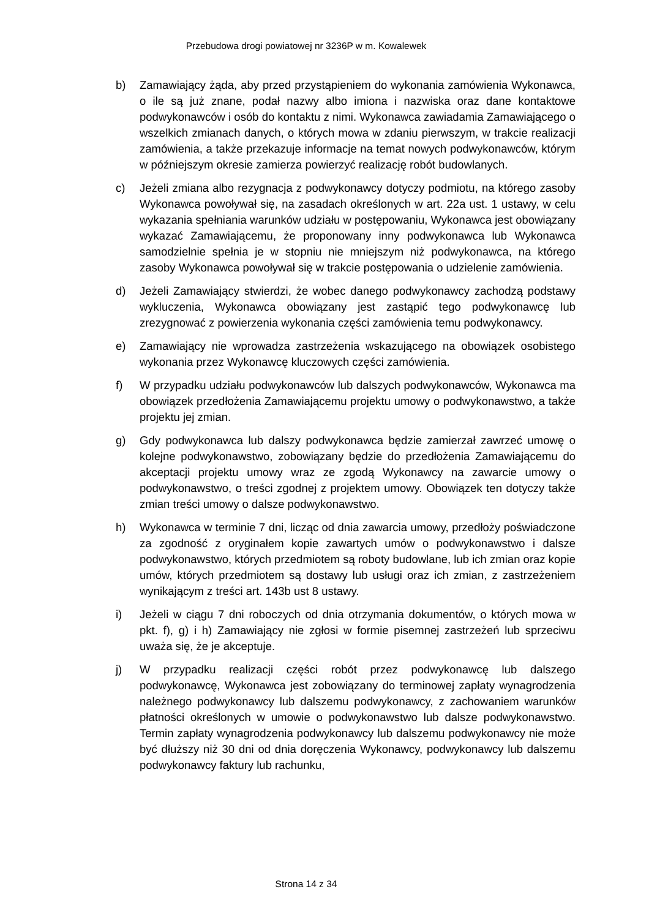Przebudowa drogi powiatowej nr 3236P w m. Kowalewek
b) Zamawiający żąda, aby przed przystąpieniem do wykonania zamówienia Wykonawca, o ile są już znane, podał nazwy albo imiona i nazwiska oraz dane kontaktowe podwykonawców i osób do kontaktu z nimi. Wykonawca zawiadamia Zamawiającego o wszelkich zmianach danych, o których mowa w zdaniu pierwszym, w trakcie realizacji zamówienia, a także przekazuje informacje na temat nowych podwykonawców, którym w późniejszym okresie zamierza powierzyć realizację robót budowlanych.
c) Jeżeli zmiana albo rezygnacja z podwykonawcy dotyczy podmiotu, na którego zasoby Wykonawca powoływał się, na zasadach określonych w art. 22a ust. 1 ustawy, w celu wykazania spełniania warunków udziału w postępowaniu, Wykonawca jest obowiązany wykazać Zamawiającemu, że proponowany inny podwykonawca lub Wykonawca samodzielnie spełnia je w stopniu nie mniejszym niż podwykonawca, na którego zasoby Wykonawca powoływał się w trakcie postępowania o udzielenie zamówienia.
d) Jeżeli Zamawiający stwierdzi, że wobec danego podwykonawcy zachodzą podstawy wykluczenia, Wykonawca obowiązany jest zastąpić tego podwykonawcę lub zrezygnować z powierzenia wykonania części zamówienia temu podwykonawcy.
e) Zamawiający nie wprowadza zastrzeżenia wskazującego na obowiązek osobistego wykonania przez Wykonawcę kluczowych części zamówienia.
f) W przypadku udziału podwykonawców lub dalszych podwykonawców, Wykonawca ma obowiązek przedłożenia Zamawiającemu projektu umowy o podwykonawstwo, a także projektu jej zmian.
g) Gdy podwykonawca lub dalszy podwykonawca będzie zamierzał zawrzeć umowę o kolejne podwykonawstwo, zobowiązany będzie do przedłożenia Zamawiającemu do akceptacji projektu umowy wraz ze zgodą Wykonawcy na zawarcie umowy o podwykonawstwo, o treści zgodnej z projektem umowy. Obowiązek ten dotyczy także zmian treści umowy o dalsze podwykonawstwo.
h) Wykonawca w terminie 7 dni, licząc od dnia zawarcia umowy, przedłoży poświadczone za zgodność z oryginałem kopie zawartych umów o podwykonawstwo i dalsze podwykonawstwo, których przedmiotem są roboty budowlane, lub ich zmian oraz kopie umów, których przedmiotem są dostawy lub usługi oraz ich zmian, z zastrzeżeniem wynikającym z treści art. 143b ust 8 ustawy.
i) Jeżeli w ciągu 7 dni roboczych od dnia otrzymania dokumentów, o których mowa w pkt. f), g) i h) Zamawiający nie zgłosi w formie pisemnej zastrzeżeń lub sprzeciwu uważa się, że je akceptuje.
j) W przypadku realizacji części robót przez podwykonawcę lub dalszego podwykonawcę, Wykonawca jest zobowiązany do terminowej zapłaty wynagrodzenia należnego podwykonawcy lub dalszemu podwykonawcy, z zachowaniem warunków płatności określonych w umowie o podwykonawstwo lub dalsze podwykonawstwo. Termin zapłaty wynagrodzenia podwykonawcy lub dalszemu podwykonawcy nie może być dłuższy niż 30 dni od dnia doręczenia Wykonawcy, podwykonawcy lub dalszemu podwykonawcy faktury lub rachunku,
Strona 14 z 34